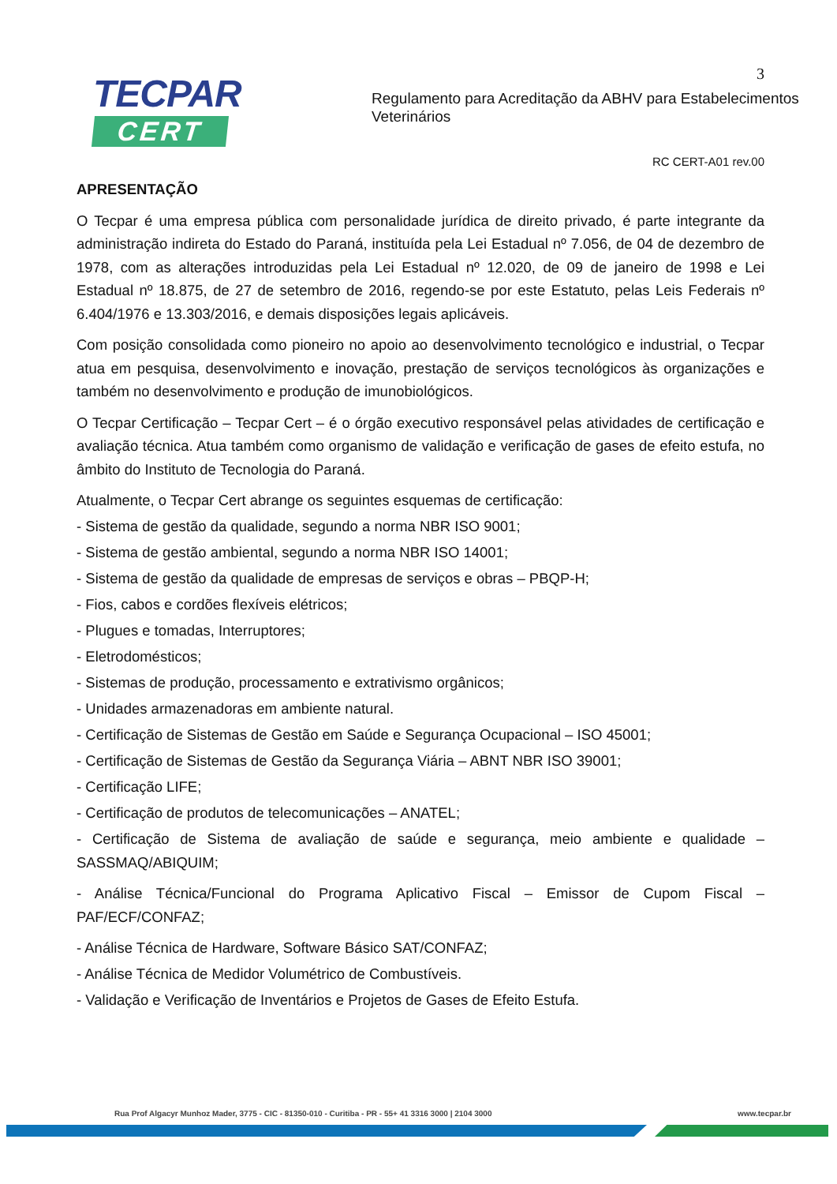3
TECPAR
CERT
Regulamento para Acreditação da ABHV para Estabelecimentos
Veterinários
RC CERT-A01 rev.00
APRESENTAÇÃO
O Tecpar é uma empresa pública com personalidade jurídica de direito privado, é parte integrante da administração indireta do Estado do Paraná, instituída pela Lei Estadual nº 7.056, de 04 de dezembro de 1978, com as alterações introduzidas pela Lei Estadual nº 12.020, de 09 de janeiro de 1998 e Lei Estadual nº 18.875, de 27 de setembro de 2016, regendo-se por este Estatuto, pelas Leis Federais nº 6.404/1976 e 13.303/2016, e demais disposições legais aplicáveis.
Com posição consolidada como pioneiro no apoio ao desenvolvimento tecnológico e industrial, o Tecpar atua em pesquisa, desenvolvimento e inovação, prestação de serviços tecnológicos às organizações e também no desenvolvimento e produção de imunobiológicos.
O Tecpar Certificação – Tecpar Cert – é o órgão executivo responsável pelas atividades de certificação e avaliação técnica. Atua também como organismo de validação e verificação de gases de efeito estufa, no âmbito do Instituto de Tecnologia do Paraná.
Atualmente, o Tecpar Cert abrange os seguintes esquemas de certificação:
- Sistema de gestão da qualidade, segundo a norma NBR ISO 9001;
- Sistema de gestão ambiental, segundo a norma NBR ISO 14001;
- Sistema de gestão da qualidade de empresas de serviços e obras – PBQP-H;
- Fios, cabos e cordões flexíveis elétricos;
- Plugues e tomadas, Interruptores;
- Eletrodomésticos;
- Sistemas de produção, processamento e extrativismo orgânicos;
- Unidades armazenadoras em ambiente natural.
- Certificação de Sistemas de Gestão em Saúde e Segurança Ocupacional – ISO 45001;
- Certificação de Sistemas de Gestão da Segurança Viária – ABNT NBR ISO 39001;
- Certificação LIFE;
- Certificação de produtos de telecomunicações – ANATEL;
- Certificação de Sistema de avaliação de saúde e segurança, meio ambiente e qualidade – SASSMAQ/ABIQUIM;
- Análise Técnica/Funcional do Programa Aplicativo Fiscal – Emissor de Cupom Fiscal – PAF/ECF/CONFAZ;
- Análise Técnica de Hardware, Software Básico SAT/CONFAZ;
- Análise Técnica de Medidor Volumétrico de Combustíveis.
- Validação e Verificação de Inventários e Projetos de Gases de Efeito Estufa.
Rua Prof Algacyr Munhoz Mader, 3775 - CIC - 81350-010 - Curitiba - PR - 55+ 41 3316 3000 | 2104 3000 www.tecpar.br